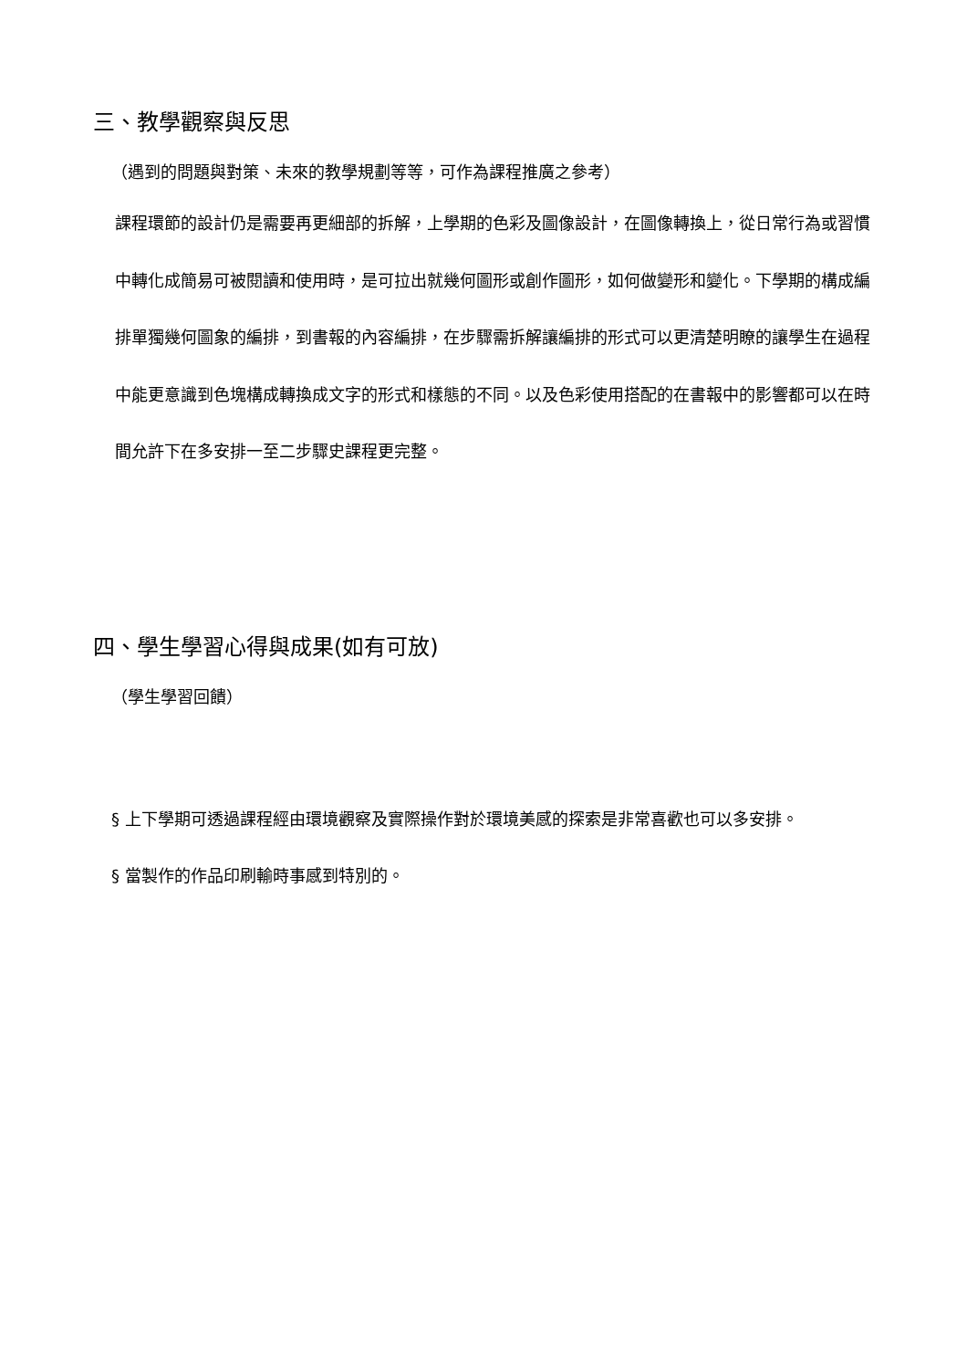三、教學觀察與反思
（遇到的問題與對策、未來的教學規劃等等，可作為課程推廣之參考）
課程環節的設計仍是需要再更細部的拆解，上學期的色彩及圖像設計，在圖像轉換上，從日常行為或習慣中轉化成簡易可被閱讀和使用時，是可拉出就幾何圖形或創作圖形，如何做變形和變化。下學期的構成編排單獨幾何圖象的編排，到書報的內容編排，在步驟需拆解讓編排的形式可以更清楚明瞭的讓學生在過程中能更意識到色塊構成轉換成文字的形式和樣態的不同。以及色彩使用搭配的在書報中的影響都可以在時間允許下在多安排一至二步驟史課程更完整。
四、學生學習心得與成果(如有可放)
（學生學習回饋）
§ 上下學期可透過課程經由環境觀察及實際操作對於環境美感的探索是非常喜歡也可以多安排。
§ 當製作的作品印刷輸時事感到特別的。